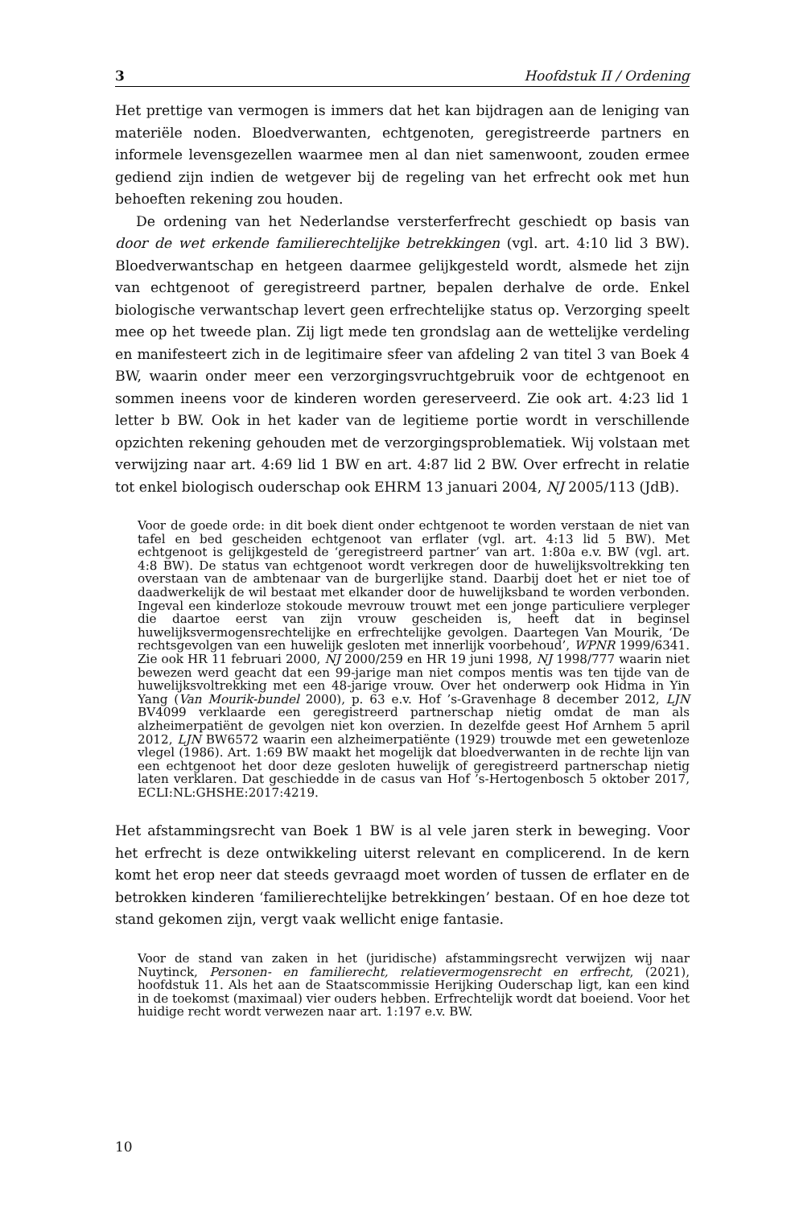3 Hoofdstuk II / Ordening
Het prettige van vermogen is immers dat het kan bijdragen aan de leniging van materiële noden. Bloedverwanten, echtgenoten, geregistreerde partners en informele levensgezellen waarmee men al dan niet samenwoont, zouden ermee gediend zijn indien de wetgever bij de regeling van het erfrecht ook met hun behoeften rekening zou houden.
De ordening van het Nederlandse versterferfrecht geschiedt op basis van door de wet erkende familierechtelijke betrekkingen (vgl. art. 4:10 lid 3 BW). Bloedverwantschap en hetgeen daarmee gelijkgesteld wordt, alsmede het zijn van echtgenoot of geregistreerd partner, bepalen derhalve de orde. Enkel biologische verwantschap levert geen erfrechtelijke status op. Verzorging speelt mee op het tweede plan. Zij ligt mede ten grondslag aan de wettelijke verdeling en manifesteert zich in de legitimaire sfeer van afdeling 2 van titel 3 van Boek 4 BW, waarin onder meer een verzorgingsvruchtgebruik voor de echtgenoot en sommen ineens voor de kinderen worden gereserveerd. Zie ook art. 4:23 lid 1 letter b BW. Ook in het kader van de legitieme portie wordt in verschillende opzichten rekening gehouden met de verzorgingsproblematiek. Wij volstaan met verwijzing naar art. 4:69 lid 1 BW en art. 4:87 lid 2 BW. Over erfrecht in relatie tot enkel biologisch ouderschap ook EHRM 13 januari 2004, NJ 2005/113 (JdB).
Voor de goede orde: in dit boek dient onder echtgenoot te worden verstaan de niet van tafel en bed gescheiden echtgenoot van erflater (vgl. art. 4:13 lid 5 BW). Met echtgenoot is gelijkgesteld de ‘geregistreerd partner’ van art. 1:80a e.v. BW (vgl. art. 4:8 BW). De status van echtgenoot wordt verkregen door de huwelijksvoltrekking ten overstaan van de ambtenaar van de burgerlijke stand. Daarbij doet het er niet toe of daadwerkelijk de wil bestaat met elkander door de huwelijksband te worden verbonden. Ingeval een kinderloze stokoude mevrouw trouwt met een jonge particuliere verpleger die daartoe eerst van zijn vrouw gescheiden is, heeft dat in beginsel huwelijksvermogensrechtelijke en erfrechtelijke gevolgen. Daartegen Van Mourik, ‘De rechtsgevolgen van een huwelijk gesloten met innerlijk voorbehoud’, WPNR 1999/6341. Zie ook HR 11 februari 2000, NJ 2000/259 en HR 19 juni 1998, NJ 1998/777 waarin niet bewezen werd geacht dat een 99-jarige man niet compos mentis was ten tijde van de huwelijksvoltrekking met een 48-jarige vrouw. Over het onderwerp ook Hidma in Yin Yang (Van Mourik-bundel 2000), p. 63 e.v. Hof ’s-Gravenhage 8 december 2012, LJN BV4099 verklaarde een geregistreerd partnerschap nietig omdat de man als alzheimerpatiënt de gevolgen niet kon overzien. In dezelfde geest Hof Arnhem 5 april 2012, LJN BW6572 waarin een alzheimerpatiënte (1929) trouwde met een gewetenloze vlegel (1986). Art. 1:69 BW maakt het mogelijk dat bloedverwanten in de rechte lijn van een echtgenoot het door deze gesloten huwelijk of geregistreerd partnerschap nietig laten verklaren. Dat geschiedde in de casus van Hof ’s-Hertogenbosch 5 oktober 2017, ECLI:NL:GHSHE:2017:4219.
Het afstammingsrecht van Boek 1 BW is al vele jaren sterk in beweging. Voor het erfrecht is deze ontwikkeling uiterst relevant en complicerend. In de kern komt het erop neer dat steeds gevraagd moet worden of tussen de erflater en de betrokken kinderen ‘familierechtelijke betrekkingen’ bestaan. Of en hoe deze tot stand gekomen zijn, vergt vaak wellicht enige fantasie.
Voor de stand van zaken in het (juridische) afstammingsrecht verwijzen wij naar Nuytinck, Personen- en familierecht, relatievermogensrecht en erfrecht, (2021), hoofdstuk 11. Als het aan de Staatscommissie Herijking Ouderschap ligt, kan een kind in de toekomst (maximaal) vier ouders hebben. Erfrechtelijk wordt dat boeiend. Voor het huidige recht wordt verwezen naar art. 1:197 e.v. BW.
10